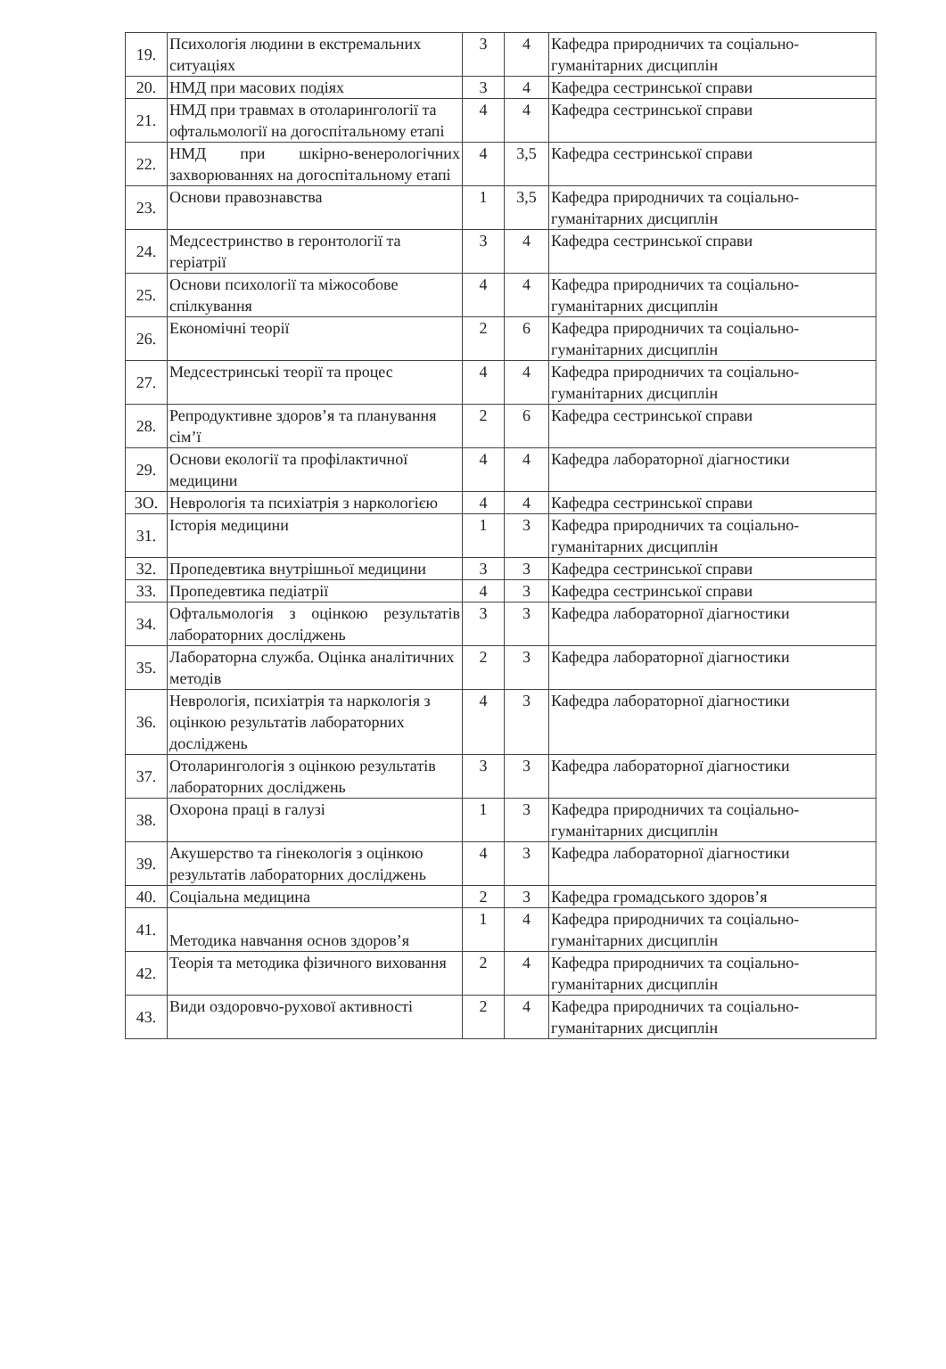| 19. | Психологія людини в екстремальних ситуаціях | 3 | 4 | Кафедра природничих та соціально-гуманітарних дисциплін |
| 20. | НМД при масових подіях | 3 | 4 | Кафедра сестринської справи |
| 21. | НМД при травмах в отоларингології та офтальмології на догоспітальному етапі | 4 | 4 | Кафедра сестринської справи |
| 22. | НМД при шкірно-венерологічних захворюваннях на догоспітальному етапі | 4 | 3,5 | Кафедра сестринської справи |
| 23. | Основи правознавства | 1 | 3,5 | Кафедра природничих та соціально-гуманітарних дисциплін |
| 24. | Медсестринство в геронтології та геріатрії | 3 | 4 | Кафедра сестринської справи |
| 25. | Основи психології та міжособове спілкування | 4 | 4 | Кафедра природничих та соціально-гуманітарних дисциплін |
| 26. | Економічні теорії | 2 | 6 | Кафедра природничих та соціально-гуманітарних дисциплін |
| 27. | Медсестринські теорії та процес | 4 | 4 | Кафедра природничих та соціально-гуманітарних дисциплін |
| 28. | Репродуктивне здоров’я та планування сім’ї | 2 | 6 | Кафедра сестринської справи |
| 29. | Основи екології та профілактичної медицини | 4 | 4 | Кафедра лабораторної діагностики |
| 3О. | Неврологія та психіатрія з наркологією | 4 | 4 | Кафедра сестринської справи |
| 31. | Історія медицини | 1 | 3 | Кафедра природничих та соціально-гуманітарних дисциплін |
| 32. | Пропедевтика внутрішньої медицини | 3 | 3 | Кафедра сестринської справи |
| 33. | Пропедевтика педіатрії | 4 | 3 | Кафедра сестринської справи |
| 34. | Офтальмологія з оцінкою результатів лабораторних досліджень | 3 | 3 | Кафедра лабораторної діагностики |
| 35. | Лабораторна служба. Оцінка аналітичних методів | 2 | 3 | Кафедра лабораторної діагностики |
| 36. | Неврологія, психіатрія та наркологія з оцінкою результатів лабораторних досліджень | 4 | 3 | Кафедра лабораторної діагностики |
| 37. | Отоларингологія з оцінкою результатів лабораторних досліджень | 3 | 3 | Кафедра лабораторної діагностики |
| 38. | Охорона праці в галузі | 1 | 3 | Кафедра природничих та соціально-гуманітарних дисциплін |
| 39. | Акушерство та гінекологія з оцінкою результатів лабораторних досліджень | 4 | 3 | Кафедра лабораторної діагностики |
| 40. | Соціальна медицина | 2 | 3 | Кафедра громадського здоров’я |
| 41. | Методика навчання основ здоров’я | 1 | 4 | Кафедра природничих та соціально-гуманітарних дисциплін |
| 42. | Теорія та методика фізичного виховання | 2 | 4 | Кафедра природничих та соціально-гуманітарних дисциплін |
| 43. | Види оздоровчо-рухової активності | 2 | 4 | Кафедра природничих та соціально-гуманітарних дисциплін |